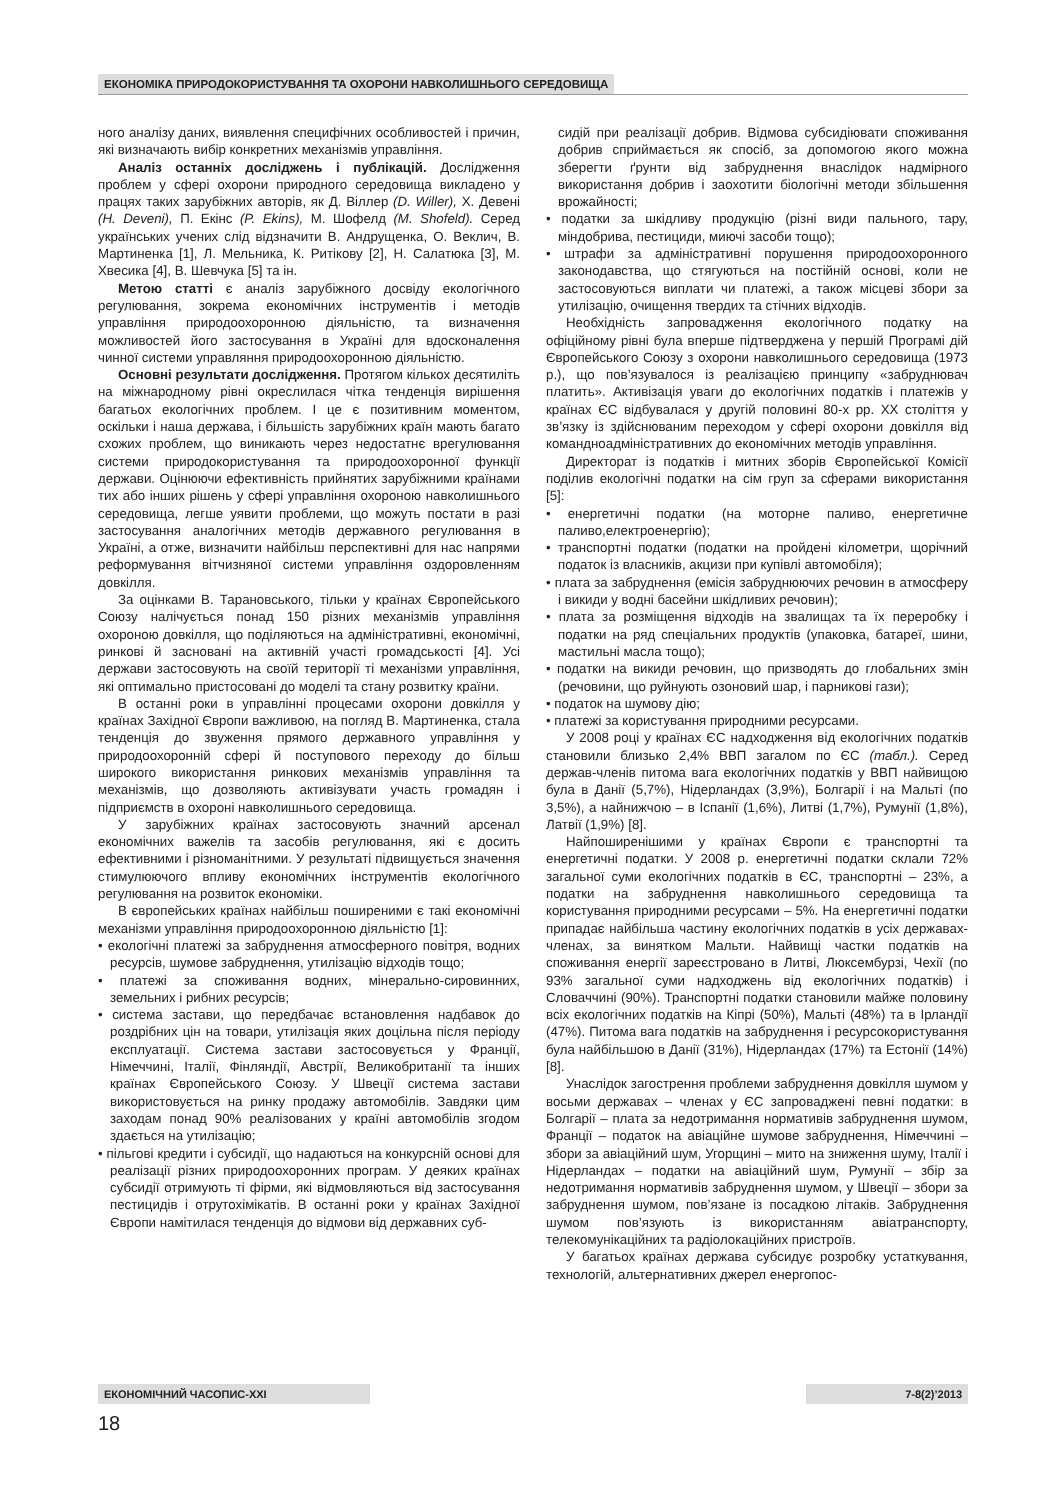ЕКОНОМІКА ПРИРОДОКОРИСТУВАННЯ ТА ОХОРОНИ НАВКОЛИШНЬОГО СЕРЕДОВИЩА
ного аналізу даних, виявлення специфічних особливостей і причин, які визначають вибір конкретних механізмів управління.
Аналіз останніх досліджень і публікацій. Дослідження проблем у сфері охорони природного середовища викладено у працях таких зарубіжних авторів, як Д. Віллер (D. Willer), Х. Девені (H. Deveni), П. Екінс (P. Ekins), М. Шофелд (M. Shofeld). Серед українських учених слід відзначити В. Андрущенка, О. Веклич, В. Мартиненка [1], Л. Мельника, К. Ритікову [2], Н. Салатюка [3], М. Хвесика [4], В. Шевчука [5] та ін.
Метою статті є аналіз зарубіжного досвіду екологічного регулювання, зокрема економічних інструментів і методів управління природоохоронною діяльністю, та визначення можливостей його застосування в Україні для вдосконалення чинної системи управляння природоохоронною діяльністю.
Основні результати дослідження. Протягом кількох десятиліть на міжнародному рівні окреслилася чітка тенденція вирішення багатьох екологічних проблем. І це є позитивним моментом, оскільки і наша держава, і більшість зарубіжних країн мають багато схожих проблем, що виникають через недостатнє врегулювання системи природокористування та природоохоронної функції держави. Оцінюючи ефективність прийнятих зарубіжними країнами тих або інших рішень у сфері управління охороною навколишнього середовища, легше уявити проблеми, що можуть постати в разі застосування аналогічних методів державного регулювання в Україні, а отже, визначити найбільш перспективні для нас напрями реформування вітчизняної системи управління оздоровленням довкілля.
За оцінками В. Тарановського, тільки у країнах Європейського Союзу налічується понад 150 різних механізмів управління охороною довкілля, що поділяються на адміністративні, економічні, ринкові й засновані на активній участі громадськості [4]. Усі держави застосовують на своїй території ті механізми управління, які оптимально пристосовані до моделі та стану розвитку країни.
В останні роки в управлінні процесами охорони довкілля у країнах Західної Європи важливою, на погляд В. Мартиненка, стала тенденція до звуження прямого державного управління у природоохоронній сфері й поступового переходу до більш широкого використання ринкових механізмів управління та механізмів, що дозволяють активізувати участь громадян і підприємств в охороні навколишнього середовища.
У зарубіжних країнах застосовують значний арсенал економічних важелів та засобів регулювання, які є досить ефективними і різноманітними. У результаті підвищується значення стимулюючого впливу економічних інструментів екологічного регулювання на розвиток економіки.
В європейських країнах найбільш поширеними є такі економічні механізми управління природоохоронною діяльністю [1]:
• екологічні платежі за забруднення атмосферного повітря, водних ресурсів, шумове забруднення, утилізацію відходів тощо;
• платежі за споживання водних, мінерально-сировинних, земельних і рибних ресурсів;
• система застави, що передбачає встановлення надбавок до роздрібних цін на товари, утилізація яких доцільна після періоду експлуатації. Система застави застосовується у Франції, Німеччині, Італії, Фінляндії, Австрії, Великобританії та інших країнах Європейського Союзу. У Швеції система застави використовується на ринку продажу автомобілів. Завдяки цим заходам понад 90% реалізованих у країні автомобілів згодом здається на утилізацію;
• пільгові кредити і субсидії, що надаються на конкурсній основі для реалізації різних природоохоронних програм. У деяких країнах субсидії отримують ті фірми, які відмовляються від застосування пестицидів і отрутохімікатів. В останні роки у країнах Західної Європи намітилася тенденція до відмови від державних суб-
сидій при реалізації добрив. Відмова субсидіювати споживання добрив сприймається як спосіб, за допомогою якого можна зберегти ґрунти від забруднення внаслідок надмірного використання добрив і заохотити біологічні методи збільшення врожайності;
• податки за шкідливу продукцію (різні види пального, тару, міндобрива, пестициди, миючі засоби тощо);
• штрафи за адміністративні порушення природоохоронного законодавства, що стягуються на постійній основі, коли не застосовуються виплати чи платежі, а також місцеві збори за утилізацію, очищення твердих та стічних відходів.
Необхідність запровадження екологічного податку на офіційному рівні була вперше підтверджена у першій Програмі дій Європейського Союзу з охорони навколишнього середовища (1973 р.), що пов’язувалося із реалізацією принципу «забруднювач платить». Активізація уваги до екологічних податків і платежів у країнах ЄС відбувалася у другій половині 80-х рр. ХХ століття у зв’язку із здійснюваним переходом у сфері охорони довкілля від командноадміністративних до економічних методів управління.
Директорат із податків і митних зборів Європейської Комісії поділив екологічні податки на сім груп за сферами використання [5]:
• енергетичні податки (на моторне паливо, енергетичне паливо,електроенергію);
• транспортні податки (податки на пройдені кілометри, щорічний податок із власників, акцизи при купівлі автомобіля);
• плата за забруднення (емісія забруднюючих речовин в атмосферу і викиди у водні басейни шкідливих речовин);
• плата за розміщення відходів на звалищах та їх переробку і податки на ряд спеціальних продуктів (упаковка, батареї, шини, мастильні масла тощо);
• податки на викиди речовин, що призводять до глобальних змін (речовини, що руйнують озоновий шар, і парникові гази);
• податок на шумову дію;
• платежі за користування природними ресурсами.
У 2008 році у країнах ЄС надходження від екологічних податків становили близько 2,4% ВВП загалом по ЄС (табл.). Серед держав-членів питома вага екологічних податків у ВВП найвищою була в Данії (5,7%), Нідерландах (3,9%), Болгарії і на Мальті (по 3,5%), а найнижчою – в Іспанії (1,6%), Литві (1,7%), Румунії (1,8%), Латвії (1,9%) [8].
Найпоширенішими у країнах Європи є транспортні та енергетичні податки. У 2008 р. енергетичні податки склали 72% загальної суми екологічних податків в ЄС, транспортні – 23%, а податки на забруднення навколишнього середовища та користування природними ресурсами – 5%. На енергетичні податки припадає найбільша частину екологічних податків в усіх державах-членах, за винятком Мальти. Найвищі частки податків на споживання енергії зареєстровано в Литві, Люксембурзі, Чехії (по 93% загальної суми надходжень від екологічних податків) і Словаччині (90%). Транспортні податки становили майже половину всіх екологічних податків на Кіпрі (50%), Мальті (48%) та в Ірландії (47%). Питома вага податків на забруднення і ресурсокористування була найбільшою в Данії (31%), Нідерландах (17%) та Естонії (14%) [8].
Унаслідок загострення проблеми забруднення довкілля шумом у восьми державах – членах у ЄС запроваджені певні податки: в Болгарії – плата за недотримання нормативів забруднення шумом, Франції – податок на авіаційне шумове забруднення, Німеччині – збори за авіаційний шум, Угорщині – мито на зниження шуму, Італії і Нідерландах – податки на авіаційний шум, Румунії – збір за недотримання нормативів забруднення шумом, у Швеції – збори за забруднення шумом, пов’язане із посадкою літаків. Забруднення шумом пов’язують із використанням авіатранспорту, телекомунікаційних та радіолокаційних пристроїв.
У багатьох країнах держава субсидує розробку устаткування, технологій, альтернативних джерел енергопос-
ЕКОНОМІЧНИЙ ЧАСОПИС-XXI 7-8(2)’2013
18